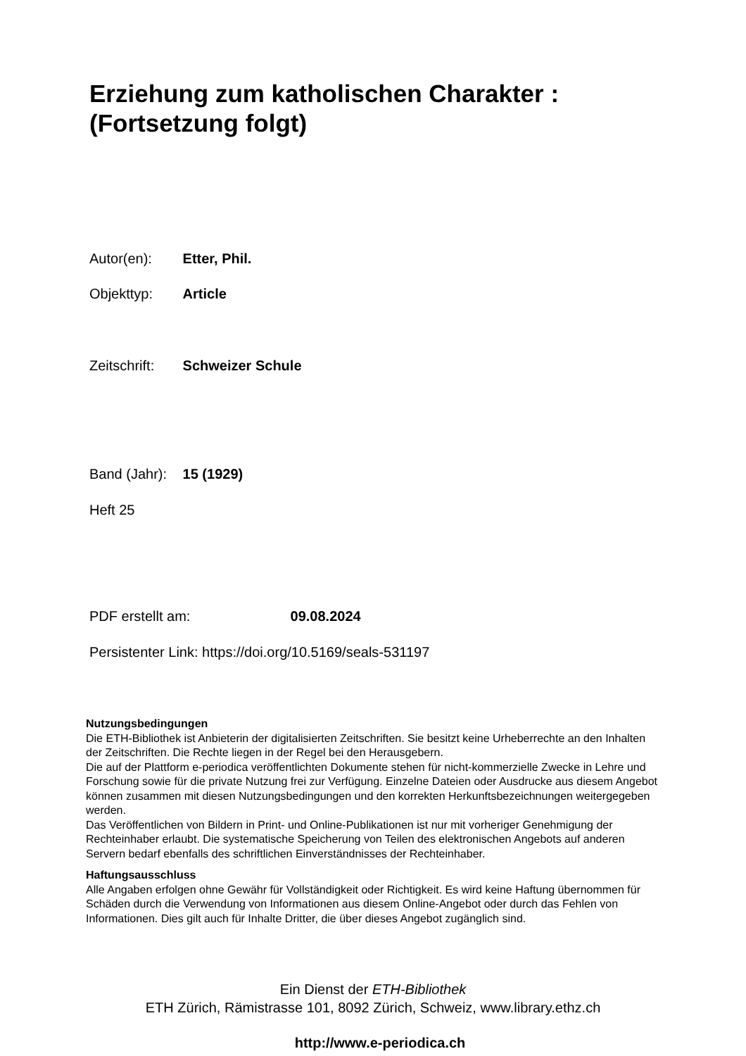Erziehung zum katholischen Charakter :
(Fortsetzung folgt)
Autor(en): Etter, Phil.
Objekttyp: Article
Zeitschrift: Schweizer Schule
Band (Jahr): 15 (1929)
Heft 25
PDF erstellt am: 09.08.2024
Persistenter Link: https://doi.org/10.5169/seals-531197
Nutzungsbedingungen
Die ETH-Bibliothek ist Anbieterin der digitalisierten Zeitschriften. Sie besitzt keine Urheberrechte an den Inhalten der Zeitschriften. Die Rechte liegen in der Regel bei den Herausgebern.
Die auf der Plattform e-periodica veröffentlichten Dokumente stehen für nicht-kommerzielle Zwecke in Lehre und Forschung sowie für die private Nutzung frei zur Verfügung. Einzelne Dateien oder Ausdrucke aus diesem Angebot können zusammen mit diesen Nutzungsbedingungen und den korrekten Herkunftsbezeichnungen weitergegeben werden.
Das Veröffentlichen von Bildern in Print- und Online-Publikationen ist nur mit vorheriger Genehmigung der Rechteinhaber erlaubt. Die systematische Speicherung von Teilen des elektronischen Angebots auf anderen Servern bedarf ebenfalls des schriftlichen Einverständnisses der Rechteinhaber.
Haftungsausschluss
Alle Angaben erfolgen ohne Gewähr für Vollständigkeit oder Richtigkeit. Es wird keine Haftung übernommen für Schäden durch die Verwendung von Informationen aus diesem Online-Angebot oder durch das Fehlen von Informationen. Dies gilt auch für Inhalte Dritter, die über dieses Angebot zugänglich sind.
Ein Dienst der ETH-Bibliothek
ETH Zürich, Rämistrasse 101, 8092 Zürich, Schweiz, www.library.ethz.ch
http://www.e-periodica.ch